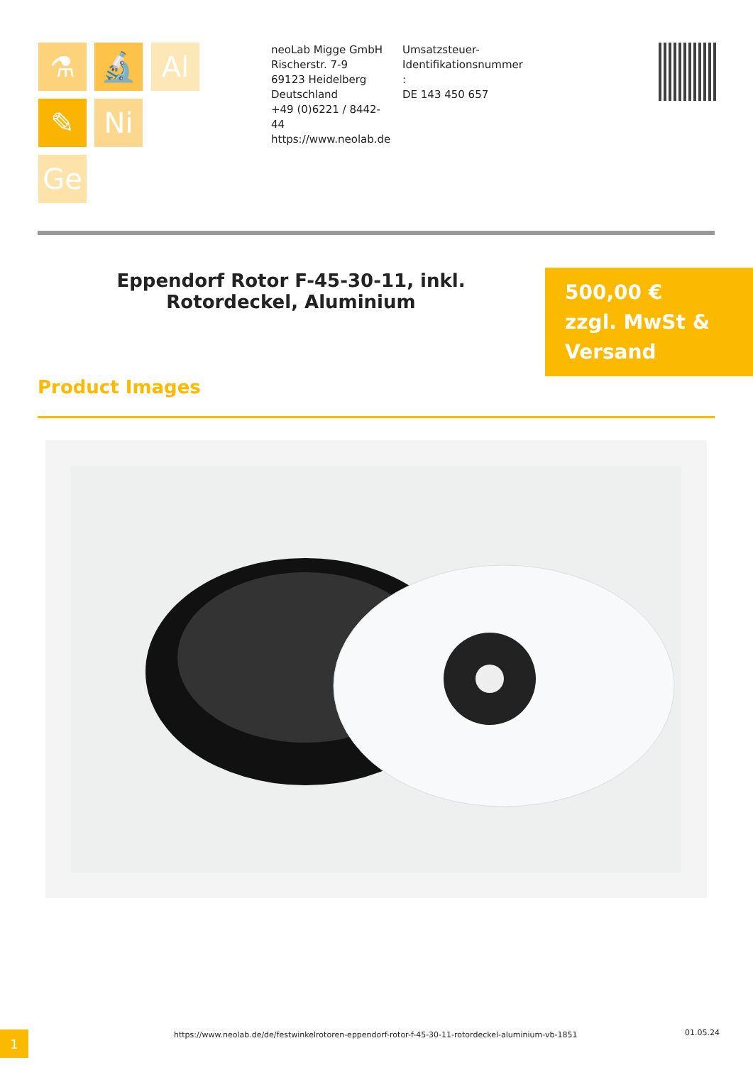⚗ 🔬 Al
✎ Ni
Ge
neoLab Migge GmbH
Rischerstr. 7-9
69123 Heidelberg
Deutschland
+49 (0)6221 / 8442-44
https://www.neolab.de
Umsatzsteuer-
Identifikationsnummer
:
DE 143 450 657
Eppendorf Rotor F-45-30-11, inkl. Rotordeckel, Aluminium
500,00 €
zzgl. MwSt &
Versand
Product Images
1
https://www.neolab.de/de/festwinkelrotoren-eppendorf-rotor-f-45-30-11-rotordeckel-aluminium-vb-1851
01.05.24